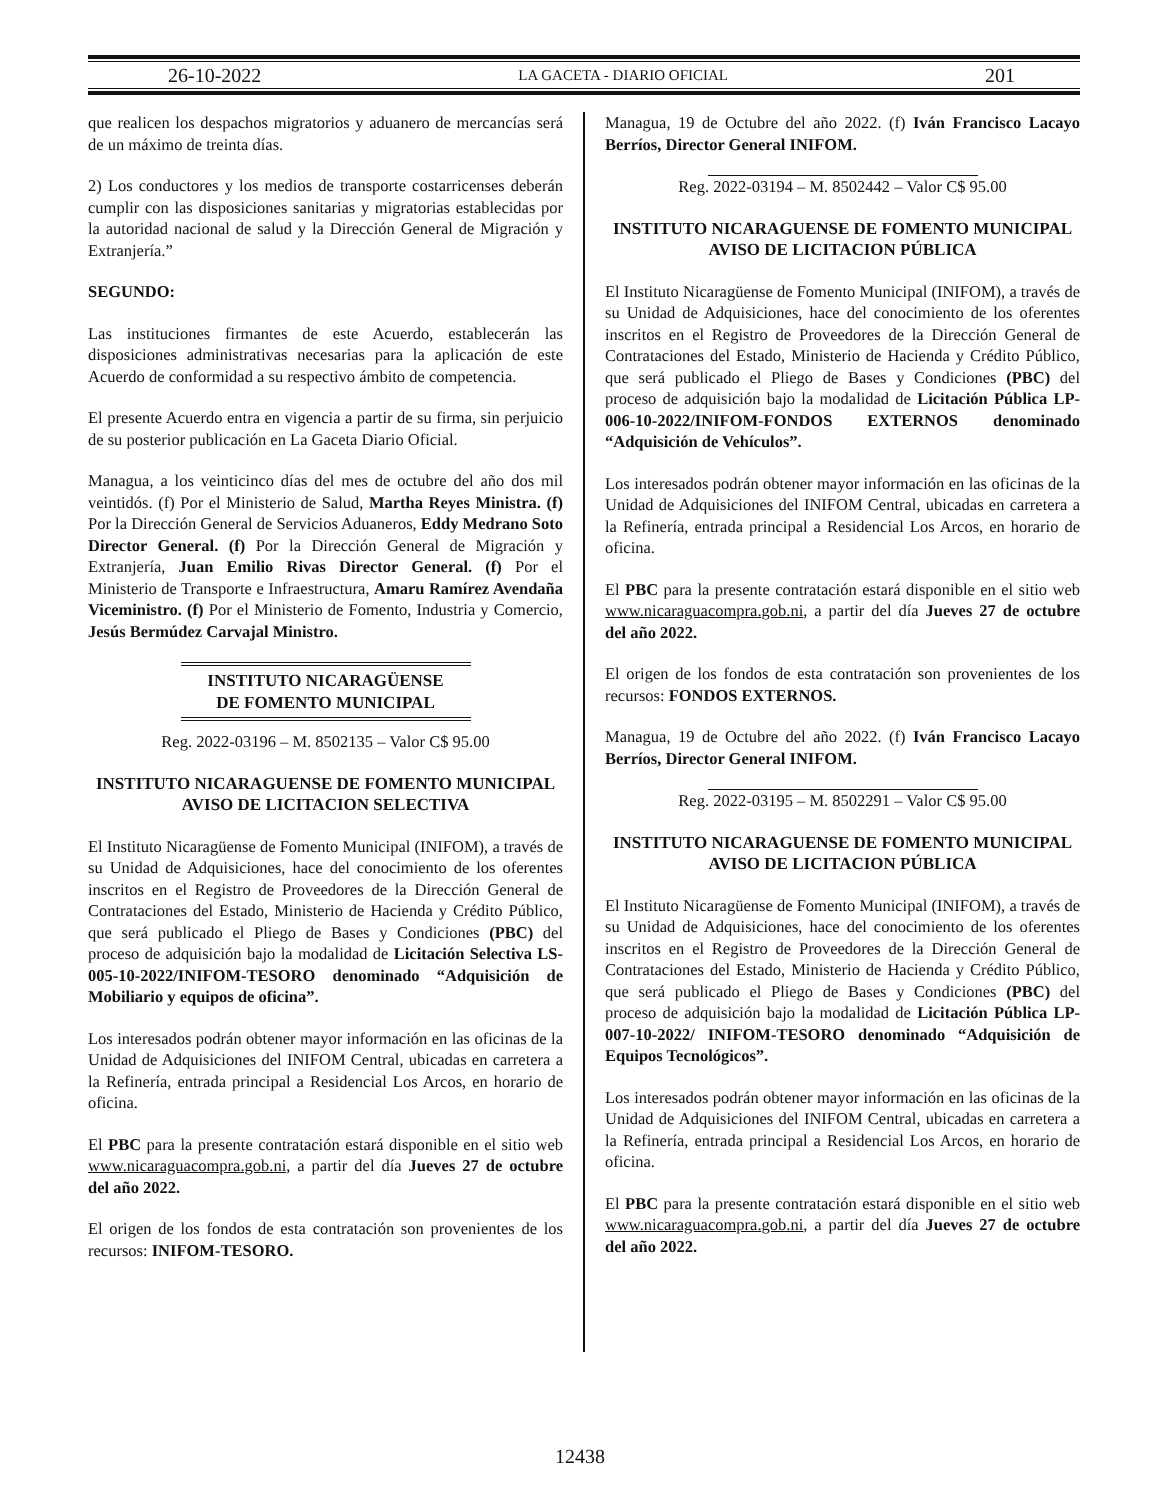26-10-2022 LA GACETA - DIARIO OFICIAL 201
que realicen los despachos migratorios y aduanero de mercancías será de un máximo de treinta días.
2) Los conductores y los medios de transporte costarricenses deberán cumplir con las disposiciones sanitarias y migratorias establecidas por la autoridad nacional de salud y la Dirección General de Migración y Extranjería.”
SEGUNDO:
Las instituciones firmantes de este Acuerdo, establecerán las disposiciones administrativas necesarias para la aplicación de este Acuerdo de conformidad a su respectivo ámbito de competencia.
El presente Acuerdo entra en vigencia a partir de su firma, sin perjuicio de su posterior publicación en La Gaceta Diario Oficial.
Managua, a los veinticinco días del mes de octubre del año dos mil veintidós. (f) Por el Ministerio de Salud, Martha Reyes Ministra. (f) Por la Dirección General de Servicios Aduaneros, Eddy Medrano Soto Director General. (f) Por la Dirección General de Migración y Extranjería, Juan Emilio Rivas Director General. (f) Por el Ministerio de Transporte e Infraestructura, Amaru Ramírez Avendaña Viceministro. (f) Por el Ministerio de Fomento, Industria y Comercio, Jesús Bermúdez Carvajal Ministro.
INSTITUTO NICARAGÜENSE
DE FOMENTO MUNICIPAL
Reg. 2022-03196 – M. 8502135 – Valor C$ 95.00
INSTITUTO NICARAGUENSE DE FOMENTO MUNICIPAL
AVISO DE LICITACION SELECTIVA
El Instituto Nicaragüense de Fomento Municipal (INIFOM), a través de su Unidad de Adquisiciones, hace del conocimiento de los oferentes inscritos en el Registro de Proveedores de la Dirección General de Contrataciones del Estado, Ministerio de Hacienda y Crédito Público, que será publicado el Pliego de Bases y Condiciones (PBC) del proceso de adquisición bajo la modalidad de Licitación Selectiva LS-005-10-2022/INIFOM-TESORO denominado “Adquisición de Mobiliario y equipos de oficina”.
Los interesados podrán obtener mayor información en las oficinas de la Unidad de Adquisiciones del INIFOM Central, ubicadas en carretera a la Refinería, entrada principal a Residencial Los Arcos, en horario de oficina.
El PBC para la presente contratación estará disponible en el sitio web www.nicaraguacompra.gob.ni, a partir del día Jueves 27 de octubre del año 2022.
El origen de los fondos de esta contratación son provenientes de los recursos: INIFOM-TESORO.
Managua, 19 de Octubre del año 2022. (f) Iván Francisco Lacayo Berríos, Director General INIFOM.
Reg. 2022-03194 – M. 8502442 – Valor C$ 95.00
INSTITUTO NICARAGUENSE DE FOMENTO MUNICIPAL
AVISO DE LICITACION PÚBLICA
El Instituto Nicaragüense de Fomento Municipal (INIFOM), a través de su Unidad de Adquisiciones, hace del conocimiento de los oferentes inscritos en el Registro de Proveedores de la Dirección General de Contrataciones del Estado, Ministerio de Hacienda y Crédito Público, que será publicado el Pliego de Bases y Condiciones (PBC) del proceso de adquisición bajo la modalidad de Licitación Pública LP-006-10-2022/INIFOM-FONDOS EXTERNOS denominado “Adquisición de Vehículos”.
Los interesados podrán obtener mayor información en las oficinas de la Unidad de Adquisiciones del INIFOM Central, ubicadas en carretera a la Refinería, entrada principal a Residencial Los Arcos, en horario de oficina.
El PBC para la presente contratación estará disponible en el sitio web www.nicaraguacompra.gob.ni, a partir del día Jueves 27 de octubre del año 2022.
El origen de los fondos de esta contratación son provenientes de los recursos: FONDOS EXTERNOS.
Managua, 19 de Octubre del año 2022. (f) Iván Francisco Lacayo Berríos, Director General INIFOM.
Reg. 2022-03195 – M. 8502291 – Valor C$ 95.00
INSTITUTO NICARAGUENSE DE FOMENTO MUNICIPAL
AVISO DE LICITACION PÚBLICA
El Instituto Nicaragüense de Fomento Municipal (INIFOM), a través de su Unidad de Adquisiciones, hace del conocimiento de los oferentes inscritos en el Registro de Proveedores de la Dirección General de Contrataciones del Estado, Ministerio de Hacienda y Crédito Público, que será publicado el Pliego de Bases y Condiciones (PBC) del proceso de adquisición bajo la modalidad de Licitación Pública LP-007-10-2022/ INIFOM-TESORO denominado “Adquisición de Equipos Tecnológicos”.
Los interesados podrán obtener mayor información en las oficinas de la Unidad de Adquisiciones del INIFOM Central, ubicadas en carretera a la Refinería, entrada principal a Residencial Los Arcos, en horario de oficina.
El PBC para la presente contratación estará disponible en el sitio web www.nicaraguacompra.gob.ni, a partir del día Jueves 27 de octubre del año 2022.
12438